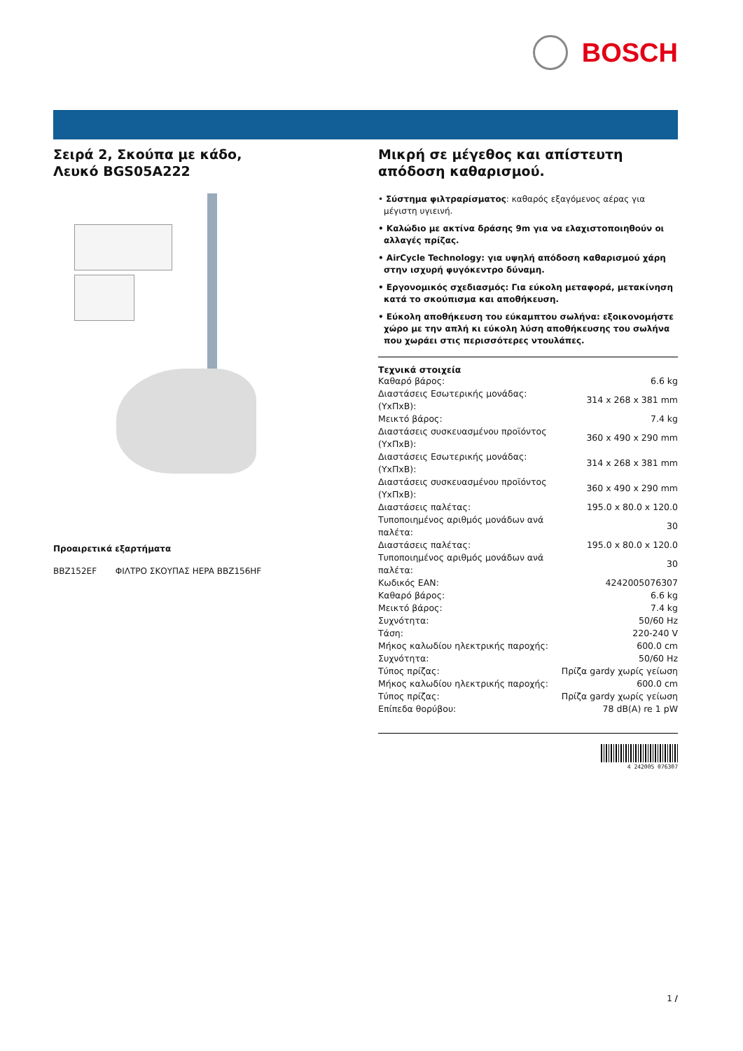BOSCH
Σειρά 2, Σκούπα με κάδο, Λευκό BGS05A222
Προαιρετικά εξαρτήματα
BBZ152EF ΦΙΛΤΡΟ ΣΚΟΥΠΑΣ HEPA BBZ156HF
Μικρή σε μέγεθος και απίστευτη απόδοση καθαρισμού.
• Σύστημα φιλτραρίσματος: καθαρός εξαγόμενος αέρας για μέγιστη υγιεινή.
• Καλώδιο με ακτίνα δράσης 9m για να ελαχιστοποιηθούν οι αλλαγές πρίζας.
• AirCycle Technology: για υψηλή απόδοση καθαρισμού χάρη στην ισχυρή φυγόκεντρο δύναμη.
• Εργονομικός σχεδιασμός: Για εύκολη μεταφορά, μετακίνηση κατά το σκούπισμα και αποθήκευση.
• Εύκολη αποθήκευση του εύκαμπτου σωλήνα: εξοικονομήστε χώρο με την απλή κι εύκολη λύση αποθήκευσης του σωλήνα που χωράει στις περισσότερες ντουλάπες.
Τεχνικά στοιχεία
| Καθαρό βάρος: | 6.6 kg |
| Διαστάσεις Εσωτερικής μονάδας: (ΥxΠxΒ): | 314 x 268 x 381 mm |
| Μεικτό βάρος: | 7.4 kg |
| Διαστάσεις συσκευασμένου προϊόντος (ΥxΠxΒ): | 360 x 490 x 290 mm |
| Διαστάσεις Εσωτερικής μονάδας: (ΥxΠxΒ): | 314 x 268 x 381 mm |
| Διαστάσεις συσκευασμένου προϊόντος (ΥxΠxΒ): | 360 x 490 x 290 mm |
| Διαστάσεις παλέτας: | 195.0 x 80.0 x 120.0 |
| Τυποποιημένος αριθμός μονάδων ανά παλέτα: | 30 |
| Διαστάσεις παλέτας: | 195.0 x 80.0 x 120.0 |
| Τυποποιημένος αριθμός μονάδων ανά παλέτα: | 30 |
| Κωδικός EAN: | 4242005076307 |
| Καθαρό βάρος: | 6.6 kg |
| Μεικτό βάρος: | 7.4 kg |
| Συχνότητα: | 50/60 Hz |
| Τάση: | 220-240 V |
| Μήκος καλωδίου ηλεκτρικής παροχής: | 600.0 cm |
| Συχνότητα: | 50/60 Hz |
| Τύπος πρίζας: | Πρίζα gardy χωρίς γείωση |
| Μήκος καλωδίου ηλεκτρικής παροχής: | 600.0 cm |
| Τύπος πρίζας: | Πρίζα gardy χωρίς γείωση |
| Επίπεδα θορύβου: | 78 dB(A) re 1 pW |
4 242005 076307
1 /